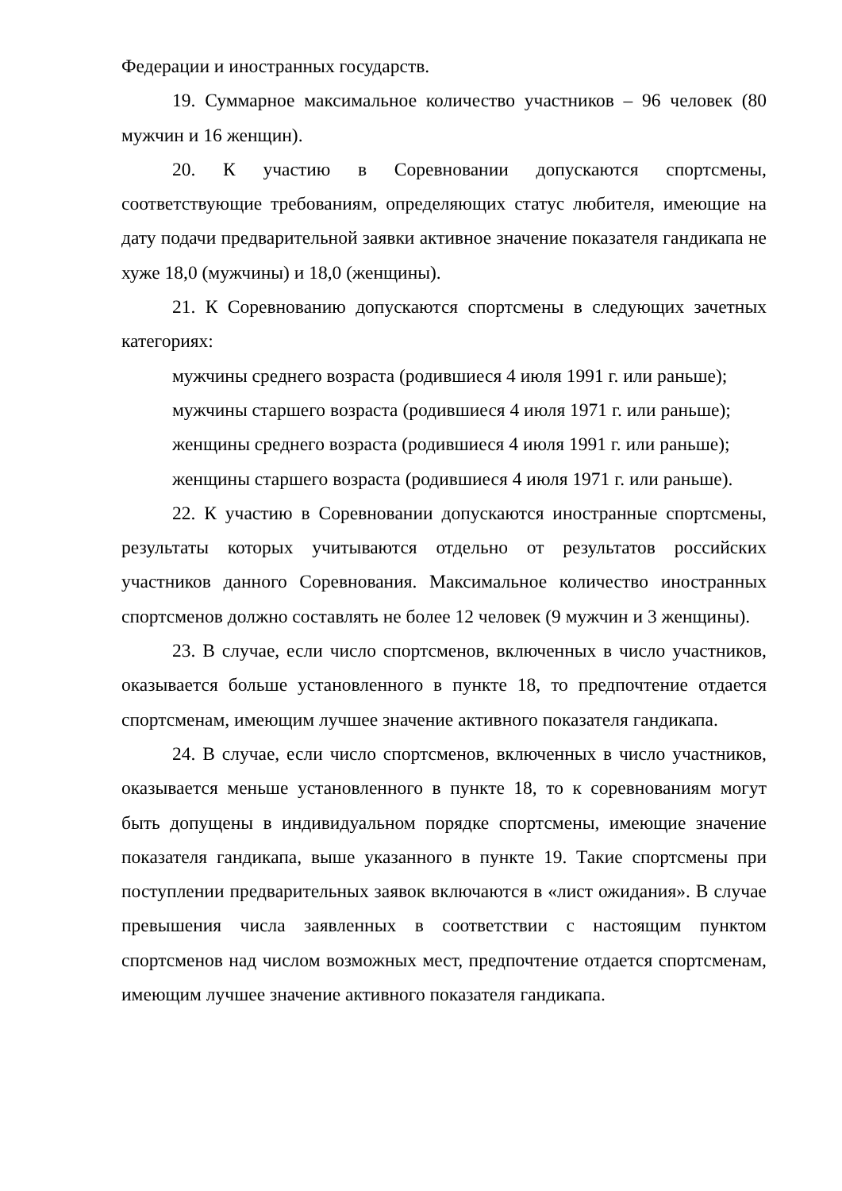Федерации и иностранных государств.
19. Суммарное максимальное количество участников – 96 человек (80 мужчин и 16 женщин).
20. К участию в Соревновании допускаются спортсмены, соответствующие требованиям, определяющих статус любителя, имеющие на дату подачи предварительной заявки активное значение показателя гандикапа не хуже 18,0 (мужчины) и 18,0 (женщины).
21. К Соревнованию допускаются спортсмены в следующих зачетных категориях:
мужчины среднего возраста (родившиеся 4 июля 1991 г. или раньше);
мужчины старшего возраста (родившиеся 4 июля 1971 г. или раньше);
женщины среднего возраста (родившиеся 4 июля 1991 г. или раньше);
женщины старшего возраста (родившиеся 4 июля 1971 г. или раньше).
22. К участию в Соревновании допускаются иностранные спортсмены, результаты которых учитываются отдельно от результатов российских участников данного Соревнования. Максимальное количество иностранных спортсменов должно составлять не более 12 человек (9 мужчин и 3 женщины).
23. В случае, если число спортсменов, включенных в число участников, оказывается больше установленного в пункте 18, то предпочтение отдается спортсменам, имеющим лучшее значение активного показателя гандикапа.
24. В случае, если число спортсменов, включенных в число участников, оказывается меньше установленного в пункте 18, то к соревнованиям могут быть допущены в индивидуальном порядке спортсмены, имеющие значение показателя гандикапа, выше указанного в пункте 19. Такие спортсмены при поступлении предварительных заявок включаются в «лист ожидания». В случае превышения числа заявленных в соответствии с настоящим пунктом спортсменов над числом возможных мест, предпочтение отдается спортсменам, имеющим лучшее значение активного показателя гандикапа.